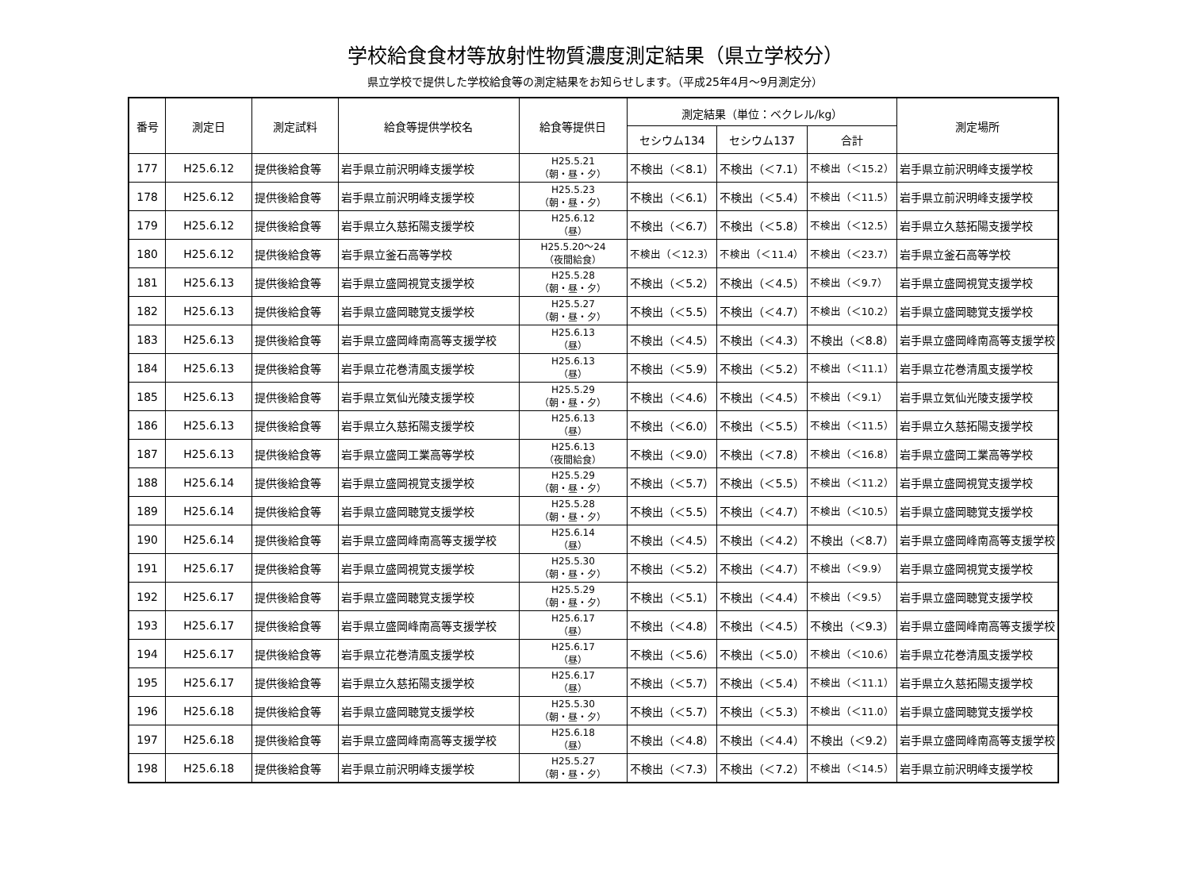学校給食食材等放射性物質濃度測定結果（県立学校分）
県立学校で提供した学校給食等の測定結果をお知らせします。（平成25年4月～9月測定分）
| 番号 | 測定日 | 測定試料 | 給食等提供学校名 | 給食等提供日 | 測定結果（単位：ベクレル/kg） | | | 測定場所 |
| --- | --- | --- | --- | --- | --- | --- | --- | --- |
| | | | | | セシウム134 | セシウム137 | 合計 | |
| 177 | H25.6.12 | 提供後給食等 | 岩手県立前沢明峰支援学校 | H25.5.21 （朝・昼・夕） | 不検出（＜8.1） | 不検出（＜7.1） | 不検出（＜15.2） | 岩手県立前沢明峰支援学校 |
| 178 | H25.6.12 | 提供後給食等 | 岩手県立前沢明峰支援学校 | H25.5.23 （朝・昼・夕） | 不検出（＜6.1） | 不検出（＜5.4） | 不検出（＜11.5） | 岩手県立前沢明峰支援学校 |
| 179 | H25.6.12 | 提供後給食等 | 岩手県立久慈拓陽支援学校 | H25.6.12 （昼） | 不検出（＜6.7） | 不検出（＜5.8） | 不検出（＜12.5） | 岩手県立久慈拓陽支援学校 |
| 180 | H25.6.12 | 提供後給食等 | 岩手県立釜石高等学校 | H25.5.20～24 （夜間給食） | 不検出（＜12.3） | 不検出（＜11.4） | 不検出（＜23.7） | 岩手県立釜石高等学校 |
| 181 | H25.6.13 | 提供後給食等 | 岩手県立盛岡視覚支援学校 | H25.5.28 （朝・昼・夕） | 不検出（＜5.2） | 不検出（＜4.5） | 不検出（＜9.7） | 岩手県立盛岡視覚支援学校 |
| 182 | H25.6.13 | 提供後給食等 | 岩手県立盛岡聴覚支援学校 | H25.5.27 （朝・昼・夕） | 不検出（＜5.5） | 不検出（＜4.7） | 不検出（＜10.2） | 岩手県立盛岡聴覚支援学校 |
| 183 | H25.6.13 | 提供後給食等 | 岩手県立盛岡峰南高等支援学校 | H25.6.13 （昼） | 不検出（＜4.5） | 不検出（＜4.3） | 不検出（＜8.8） | 岩手県立盛岡峰南高等支援学校 |
| 184 | H25.6.13 | 提供後給食等 | 岩手県立花巻清風支援学校 | H25.6.13 （昼） | 不検出（＜5.9） | 不検出（＜5.2） | 不検出（＜11.1） | 岩手県立花巻清風支援学校 |
| 185 | H25.6.13 | 提供後給食等 | 岩手県立気仙光陵支援学校 | H25.5.29 （朝・昼・夕） | 不検出（＜4.6） | 不検出（＜4.5） | 不検出（＜9.1） | 岩手県立気仙光陵支援学校 |
| 186 | H25.6.13 | 提供後給食等 | 岩手県立久慈拓陽支援学校 | H25.6.13 （昼） | 不検出（＜6.0） | 不検出（＜5.5） | 不検出（＜11.5） | 岩手県立久慈拓陽支援学校 |
| 187 | H25.6.13 | 提供後給食等 | 岩手県立盛岡工業高等学校 | H25.6.13 （夜間給食） | 不検出（＜9.0） | 不検出（＜7.8） | 不検出（＜16.8） | 岩手県立盛岡工業高等学校 |
| 188 | H25.6.14 | 提供後給食等 | 岩手県立盛岡視覚支援学校 | H25.5.29 （朝・昼・夕） | 不検出（＜5.7） | 不検出（＜5.5） | 不検出（＜11.2） | 岩手県立盛岡視覚支援学校 |
| 189 | H25.6.14 | 提供後給食等 | 岩手県立盛岡聴覚支援学校 | H25.5.28 （朝・昼・夕） | 不検出（＜5.5） | 不検出（＜4.7） | 不検出（＜10.5） | 岩手県立盛岡聴覚支援学校 |
| 190 | H25.6.14 | 提供後給食等 | 岩手県立盛岡峰南高等支援学校 | H25.6.14 （昼） | 不検出（＜4.5） | 不検出（＜4.2） | 不検出（＜8.7） | 岩手県立盛岡峰南高等支援学校 |
| 191 | H25.6.17 | 提供後給食等 | 岩手県立盛岡視覚支援学校 | H25.5.30 （朝・昼・夕） | 不検出（＜5.2） | 不検出（＜4.7） | 不検出（＜9.9） | 岩手県立盛岡視覚支援学校 |
| 192 | H25.6.17 | 提供後給食等 | 岩手県立盛岡聴覚支援学校 | H25.5.29 （朝・昼・夕） | 不検出（＜5.1） | 不検出（＜4.4） | 不検出（＜9.5） | 岩手県立盛岡聴覚支援学校 |
| 193 | H25.6.17 | 提供後給食等 | 岩手県立盛岡峰南高等支援学校 | H25.6.17 （昼） | 不検出（＜4.8） | 不検出（＜4.5） | 不検出（＜9.3） | 岩手県立盛岡峰南高等支援学校 |
| 194 | H25.6.17 | 提供後給食等 | 岩手県立花巻清風支援学校 | H25.6.17 （昼） | 不検出（＜5.6） | 不検出（＜5.0） | 不検出（＜10.6） | 岩手県立花巻清風支援学校 |
| 195 | H25.6.17 | 提供後給食等 | 岩手県立久慈拓陽支援学校 | H25.6.17 （昼） | 不検出（＜5.7） | 不検出（＜5.4） | 不検出（＜11.1） | 岩手県立久慈拓陽支援学校 |
| 196 | H25.6.18 | 提供後給食等 | 岩手県立盛岡聴覚支援学校 | H25.5.30 （朝・昼・夕） | 不検出（＜5.7） | 不検出（＜5.3） | 不検出（＜11.0） | 岩手県立盛岡聴覚支援学校 |
| 197 | H25.6.18 | 提供後給食等 | 岩手県立盛岡峰南高等支援学校 | H25.6.18 （昼） | 不検出（＜4.8） | 不検出（＜4.4） | 不検出（＜9.2） | 岩手県立盛岡峰南高等支援学校 |
| 198 | H25.6.18 | 提供後給食等 | 岩手県立前沢明峰支援学校 | H25.5.27 （朝・昼・夕） | 不検出（＜7.3） | 不検出（＜7.2） | 不検出（＜14.5） | 岩手県立前沢明峰支援学校 |